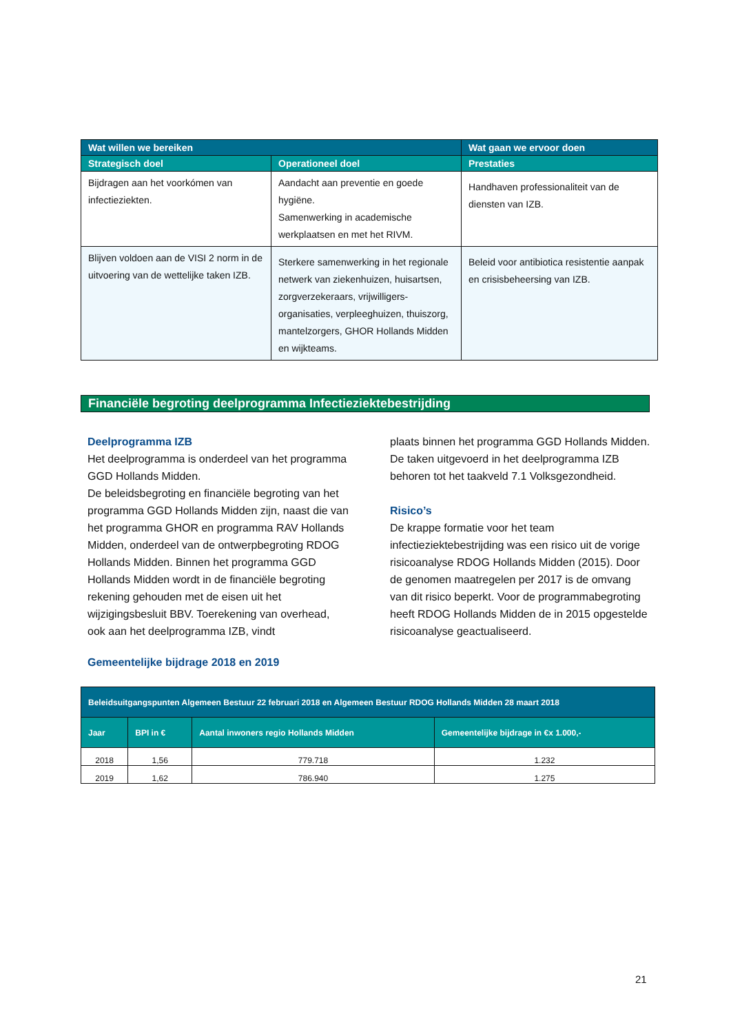| Wat willen we bereiken | | Wat gaan we ervoor doen |
| --- | --- | --- |
| Strategisch doel | Operationeel doel | Prestaties |
| Bijdragen aan het voorkómen van infectieziekten. | Aandacht aan preventie en goede hygiëne. Samenwerking in academische werkplaatsen en met het RIVM. | Handhaven professionaliteit van de diensten van IZB. |
| Blijven voldoen aan de VISI 2 norm in de uitvoering van de wettelijke taken IZB. | Sterkere samenwerking in het regionale netwerk van ziekenhuizen, huisartsen, zorgverzekeraars, vrijwilligers-organisaties, verpleeghuizen, thuiszorg, mantelzorgers, GHOR Hollands Midden en wijkteams. | Beleid voor antibiotica resistentie aanpak en crisisbeheersing van IZB. |
Financiële begroting deelprogramma Infectieziektebestrijding
Deelprogramma IZB
Het deelprogramma is onderdeel van het programma GGD Hollands Midden.
De beleidsbegroting en financiële begroting van het programma GGD Hollands Midden zijn, naast die van het programma GHOR en programma RAV Hollands Midden, onderdeel van de ontwerpbegroting RDOG Hollands Midden. Binnen het programma GGD Hollands Midden wordt in de financiële begroting rekening gehouden met de eisen uit het wijzigingsbesluit BBV. Toerekening van overhead, ook aan het deelprogramma IZB, vindt
plaats binnen het programma GGD Hollands Midden. De taken uitgevoerd in het deelprogramma IZB behoren tot het taakveld 7.1 Volksgezondheid.
Risico’s
De krappe formatie voor het team infectieziektebestrijding was een risico uit de vorige risicoanalyse RDOG Hollands Midden (2015). Door de genomen maatregelen per 2017 is de omvang van dit risico beperkt. Voor de programmabegroting heeft RDOG Hollands Midden de in 2015 opgestelde risicoanalyse geactualiseerd.
Gemeentelijke bijdrage 2018 en 2019
| Beleidsuitgangspunten Algemeen Bestuur 22 februari 2018 en Algemeen Bestuur RDOG Hollands Midden 28 maart 2018 | | | |
| --- | --- | --- | --- |
| Jaar | BPI in € | Aantal inwoners regio Hollands Midden | Gemeentelijke bijdrage in €x 1.000,- |
| 2018 | 1,56 | 779.718 | 1.232 |
| 2019 | 1,62 | 786.940 | 1.275 |
21